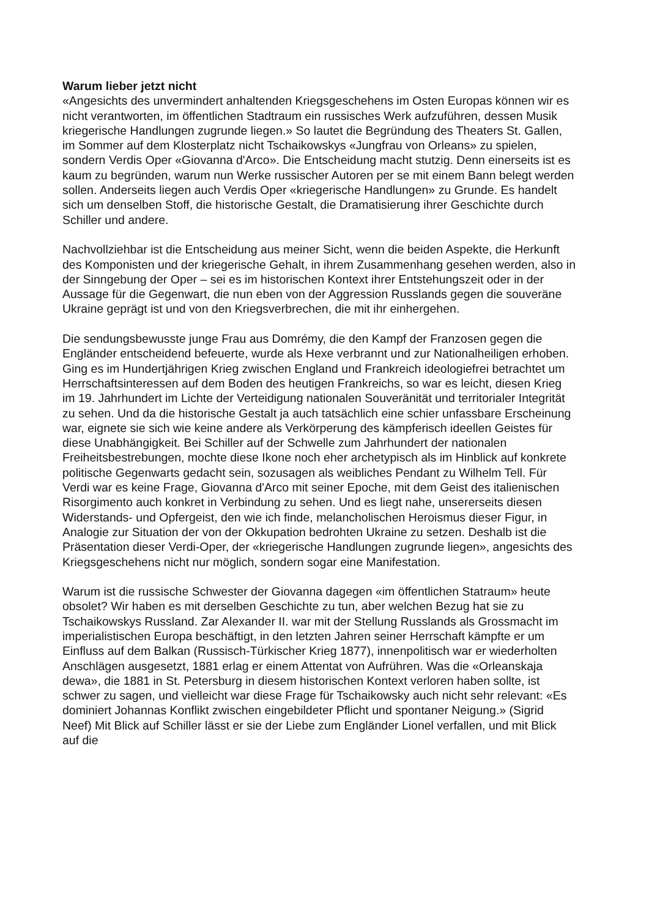Warum lieber jetzt nicht
«Angesichts des unvermindert anhaltenden Kriegsgeschehens im Osten Europas können wir es nicht verantworten, im öffentlichen Stadtraum ein russisches Werk aufzuführen, dessen Musik kriegerische Handlungen zugrunde liegen.» So lautet die Begründung des Theaters St. Gallen, im Sommer auf dem Klosterplatz nicht Tschaikowskys «Jungfrau von Orleans» zu spielen, sondern Verdis Oper «Giovanna d'Arco». Die Entscheidung macht stutzig. Denn einerseits ist es kaum zu begründen, warum nun Werke russischer Autoren per se mit einem Bann belegt werden sollen. Anderseits liegen auch Verdis Oper «kriegerische Handlungen» zu Grunde. Es handelt sich um denselben Stoff, die historische Gestalt, die Dramatisierung ihrer Geschichte durch Schiller und andere.
Nachvollziehbar ist die Entscheidung aus meiner Sicht, wenn die beiden Aspekte, die Herkunft des Komponisten und der kriegerische Gehalt, in ihrem Zusammenhang gesehen werden, also in der Sinngebung der Oper – sei es im historischen Kontext ihrer Entstehungszeit oder in der Aussage für die Gegenwart, die nun eben von der Aggression Russlands gegen die souveräne Ukraine geprägt ist und von den Kriegsverbrechen, die mit ihr einhergehen.
Die sendungsbewusste junge Frau aus Domrémy, die den Kampf der Franzosen gegen die Engländer entscheidend befeuerte, wurde als Hexe verbrannt und zur Nationalheiligen erhoben. Ging es im Hundertjährigen Krieg zwischen England und Frankreich ideologiefrei betrachtet um Herrschaftsinteressen auf dem Boden des heutigen Frankreichs, so war es leicht, diesen Krieg im 19. Jahrhundert im Lichte der Verteidigung nationalen Souveränität und territorialer Integrität zu sehen. Und da die historische Gestalt ja auch tatsächlich eine schier unfassbare Erscheinung war, eignete sie sich wie keine andere als Verkörperung des kämpferisch ideellen Geistes für diese Unabhängigkeit. Bei Schiller auf der Schwelle zum Jahrhundert der nationalen Freiheitsbestrebungen, mochte diese Ikone noch eher archetypisch als im Hinblick auf konkrete politische Gegenwarts gedacht sein, sozusagen als weibliches Pendant zu Wilhelm Tell. Für Verdi war es keine Frage, Giovanna d'Arco mit seiner Epoche, mit dem Geist des italienischen Risorgimento auch konkret in Verbindung zu sehen. Und es liegt nahe, unsererseits diesen Widerstands- und Opfergeist, den wie ich finde, melancholischen Heroismus dieser Figur, in Analogie zur Situation der von der Okkupation bedrohten Ukraine zu setzen. Deshalb ist die Präsentation dieser Verdi-Oper, der «kriegerische Handlungen zugrunde liegen», angesichts des Kriegsgeschehens nicht nur möglich, sondern sogar eine Manifestation.
Warum ist die russische Schwester der Giovanna dagegen «im öffentlichen Statraum» heute obsolet? Wir haben es mit derselben Geschichte zu tun, aber welchen Bezug hat sie zu Tschaikowskys Russland. Zar Alexander II. war mit der Stellung Russlands als Grossmacht im imperialistischen Europa beschäftigt, in den letzten Jahren seiner Herrschaft kämpfte er um Einfluss auf dem Balkan (Russisch-Türkischer Krieg 1877), innenpolitisch war er wiederholten Anschlägen ausgesetzt, 1881 erlag er einem Attentat von Aufrühren. Was die «Orleanskaja dewa», die 1881 in St. Petersburg in diesem historischen Kontext verloren haben sollte, ist schwer zu sagen, und vielleicht war diese Frage für Tschaikowsky auch nicht sehr relevant: «Es dominiert Johannas Konflikt zwischen eingebildeter Pflicht und spontaner Neigung.» (Sigrid Neef) Mit Blick auf Schiller lässt er sie der Liebe zum Engländer Lionel verfallen, und mit Blick auf die